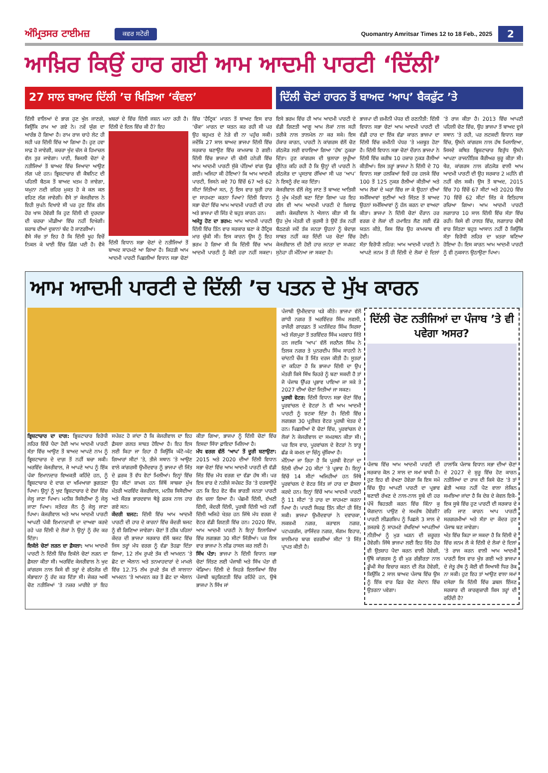ਅੰਮ੍ਰਿਤਸਰ ਟਾਈਮਜ਼
ਕਵਰ ਸਟੋਰੀ
Quomantry Amritsar Times 12 to 18 Feb., 2025
2
ਆਖ਼ਿਰ ਕਿਉਂ ਹਾਰ ਗਈ ਆਮ ਆਦਮੀ ਪਾਰਟੀ ‘ਦਿੱਲੀ’
27 ਸਾਲ ਬਾਅਦ ਦਿੱਲੀ ’ਚ ਖਿੜਿਆ ‘ਕੰਵਲ’
ਦਿੱਲੀ ਚੋਣਾਂ ਹਾਰਨ ਤੋਂ ਬਾਅਦ ‘ਆਪ’ ਬੈਕਫੁੱਟ ’ਤੇ
ਦਿੱਲੀ ਵਾਲਿਆਂ ਦੇ ਭਾਗ ਹੁਣ ਖੁੱਲ ਜਾਣਗੇ, ਕਿਉਂਕਿ ਰਾਮ ਆ ਗਏ ਨੇ। ਨਵੇਂ ਯੁੱਗ ਦਾ ਆਰੰਭ ਹੋ ਗਿਆ ਹੈ। ਰਾਮ ਰਾਜ ਚਾਹੇ ਲੇਟ ਹੀ ਸਹੀ ਪਰ ਦਿੱਲੀ ਵਿੱਚ ਆ ਗਿਆ ਹੈ। ਹੁਣ ਹਵਾ ਸਾਫ਼ ਹੋ ਜਾਵੇਗੀ, ਕਚਰਾ ਖੁੱਦ ਚੱਲ ਕੇ ਹਿਮਾਚਲ ਵੱਲ ਤੁਰ ਜਾਵੇਗਾ। ਪਾਣੀ, ਬਿਜਲੀ ਚੋਣਾਂ ਦੇ ਨਤੀਜਿਆਂ ਤੋਂ ਬਾਅਦ ਵਿੱਚ ਜਿਆਦਾ ਆਉਣ ਲੱਗ ਪਏ ਹਨ। ਭ੍ਰਿਸ਼ਟਾਚਾਰ ਵੀ ਕੈਬਨਿਟ ਦੀ ਪਹਿਲੀ ਬੈਠਕ ਤੋਂ ਬਾਅਦ ਖਤਮ ਹੋ ਜਾਵੇਗਾ, ਯਮੁਨਾ ਨਦੀ ਜ਼ਹਿਰ ਮੁਕਤ ਹੋ ਕੇ ਕਲ ਕਲ ਵਹਿਣ ਲੱਗ ਜਾਵੇਗੀ। ਵੈਸੇ ਤਾਂ ਕੇਜਰੀਵਾਲ ਨੇ ਇਹੀ ਸੁਪਨੇ ਦਿਖਾਏ ਸੀ ਪਰ ਹੁਣ ਇੱਕ ਗੱਲ ਹੋਰ ਖਾਸ ਹੋਵੇਗੀ ਕਿ ਹੁਣ ਦਿੱਲੀ ਦੀ ਦੁਰਦਸ਼ਾ ਦੀ ਚਰਚਾ ਮੀਡੀਆ ਵਿੱਚ ਨਹੀਂ ਦਿਖੇਗੀ। ਸ਼ਰਾਬ ਦੀਆਂ ਦੁਕਾਨਾਂ ਬੰਦ ਹੋ ਜਾਣਗੀਆਂ।
ਵੈਸੇ ਸੱਚ ਤਾਂ ਇਹ ਹੈ ਕਿ ਦਿੱਲੀ ਖੂਹ ਵਿਚੋਂ ਨਿਕਲ ਕੇ ਖਾਈ ਵਿੱਚ ਡਿੱਗ ਪਈ ਹੈ। ਵੈਸੇ ਖ਼ਬਰਾਂ ਦੇ ਵਿੱਚ ਦਿੱਲੀ ਜਸ਼ਨ ਮਨਾ ਰਹੀ ਹੈ। ਦਿੱਲੀ ਦੇ ਦਿਲ ਵਿੱਚ ਕੀ ਹੈ? ਇਹ
ਦਿੱਲੀ ਵਿਧਾਨ ਸਭਾ ਚੋਣਾਂ ਦੇ ਨਤੀਜਿਆਂ ਤੋਂ ਬਾਅਦ ਸਾਹਮਣੇ ਆ ਗਿਆ ਹੈ। ਜਿਹੜੀ ਆਮ ਆਦਮੀ ਪਾਰਟੀ ਪਿਛਲੀਆਂ ਵਿਧਾਨ ਸਭਾ ਚੋਣਾਂ ਵਿੱਚ ‘ਹੈਟ੍ਰਿਕ’ ਮਾਰਨ ਤੋਂ ਬਾਅਦ ਇਸ ਵਾਰ ‘ਚੌਕਾ’ ਮਾਰਨ ਦਾ ਯਤਨ ਕਰ ਰਹੀ ਸੀ ਪਰ ਉਹ ਬਹੁਮਤ ਦੇ ਨੇੜੇ ਵੀ ਨਾ ਪਹੁੰਚ ਸਕੀ। ਜਦੋਂਕਿ 27 ਸਾਲ ਬਾਅਦ ਭਾਜਪਾ ਦਿੱਲੀ ਵਿੱਚ ਸਰਕਾਰ ਬਣਾਉਣ ਵਿੱਚ ਕਾਮਯਾਬ ਹੋ ਗਈ। ਦਿੱਲੀ ਵਿੱਚ ਭਾਜਪਾ ਦੀ ਚੱਲੀ ਹਨੇਰੀ ਵਿੱਚ ਆਮ ਆਦਮੀ ਪਾਰਟੀ ਸੁੱਕੇ ਪੱਤਿਆਂ ਵਾਂਗ ਉਡ ਗਈ। ਅਜਿਹਾ ਕੀ ਹੋਇਆ? ਕਿ ਆਮ ਆਦਮੀ ਪਾਰਟੀ, ਜਿਸਨੇ ਕਦੇ 70 ਵਿੱਚੋਂ 67 ਅਤੇ 62 ਸੀਟਾਂ ਜਿੱਤੀਆਂ ਸਨ, ਨੂੰ ਇਸ ਵਾਰ ਬੁਰੀ ਹਾਰ ਦਾ ਸਾਹਮਣਾ ਕਰਨਾ ਪਿਆ? ਦਿੱਲੀ ਵਿਧਾਨ ਸਭਾ ਚੋਣਾਂ ਵਿੱਚ ਆਮ ਆਦਮੀ ਪਾਰਟੀ ਦੀ ਹਾਰ ਅਤੇ ਭਾਜਪਾ ਦੀ ਜਿੱਤ ਦੇ ਬਹੁਤ ਕਾਰਨ ਹਨ।
ਅਜੇਤੂ ਹੋਣ ਦਾ ਭਰਮ: ਆਮ ਆਦਮੀ ਪਾਰਟੀ ਦਿੱਲੀ ਵਿੱਚ ਤਿੰਨ ਵਾਰ ਸਰਕਾਰ ਬਣਾ ਕੇ ਹੈਟ੍ਰਿਕ ਮਾਰ ਚੁੱਕੀ ਸੀ। ਇਸ ਕਾਰਨ ਉਸ ਨੂੰ ਇਹ ਭਰਮ ਹੋ ਗਿਆ ਸੀ ਕਿ ਦਿੱਲੀ ਵਿੱਚ ਆਮ ਆਦਮੀ ਪਾਰਟੀ ਨੂੰ ਕੋਈ ਹਰਾ ਨਹੀਂ ਸਕਦਾ। ਇਸੇ ਭਰਮ ਵਿੱਚ ਹੀ ਆਮ ਆਦਮੀ ਪਾਰਟੀ ਦੇ ਵੱਡੀ ਗਿਣਤੀ ਆਗੂ ਆਮ ਲੋਕਾਂ ਨਾਲ ਸਹੀ ਤਰੀਕੇ ਨਾਲ ਤਾਲਮੇਲ ਨਾ ਕਰ ਸਕੇ। ਇਸ ਹੰਕਾਰ ਕਾਰਨ, ਪਾਰਟੀ ਨੇ ਕਾਂਗਰਸ ਵੱਲੋਂ ਚੋਣ ਗੱਠਜੋੜ ਲਈ ਵਧਾਇਆ ਗਿਆ ‘ਹੱਥ’ ਠੁਕਰਾ ਦਿੱਤਾ। ਹੁਣ ਕਾਂਗਰਸ ਦੀ ਬੁਲਾਰਾ ਸੁਪ੍ਰੀਆ ਸ਼੍ਰੀਨੇਤ ਕਹਿ ਰਹੀ ਹੈ ਕਿ ਉਨ੍ਹਾਂ ਦੀ ਪਾਰਟੀ ਨੇ ਗੱਠਜੋੜ ਦਾ ਪ੍ਰਸਤਾਵ ਰੱਖਿਆ ਸੀ ਪਰ ‘ਆਪ’ ਨੇ ਇਸਨੂੰ ਰੱਦ ਕਰ ਦਿੱਤਾ।
ਕੇਜਰੀਵਾਲ ਵੱਲੋਂ ਜੇਲ੍ਹ ਜਾਣ ਤੋਂ ਬਾਅਦ ਆਤਿਸ਼ੀ ਨੂੰ ਮੁੱਖ ਮੰਤਰੀ ਬਣਾ ਦਿੱਤਾ ਗਿਆ ਪਰ ਇਹ ਗੱਲ ਵੀ ਆਮ ਆਦਮੀ ਪਾਰਟੀ ਦੇ ਖ਼ਿਲਾਫ਼ ਗਈ। ਕੇਜਰੀਵਾਲ ਨੇ ਐਲਾਨ ਕੀਤਾ ਸੀ ਕਿ ਉਹ ਮੁੱਖ ਮੰਤਰੀ ਦੀ ਕੁਰਸੀ ਤੇ ਉਦੋਂ ਤੱਕ ਨਹੀਂ ਬੈਠਣਗੇ ਜਦੋਂ ਤੱਕ ਜਨਤਾ ਉਹਨਾਂ ਨੂੰ ਬੇਦਾਗ਼ ਸਾਬਤ ਨਹੀਂ ਕਰ ਦਿੰਦੀ ਪਰ ਚੋਣਾਂ ਵਿੱਚ ਕੇਜਰੀਵਾਲ ਦੀ ਹੋਈ ਹਾਰ ਜਨਤਾ ਦਾ ਸਪਸ਼ਟ ਸੁਨੇਹਾ ਹੀ ਮੰਨਿਆ ਜਾ ਸਕਦਾ ਹੈ।
ਭਾਜਪਾ ਦੀ ਜ਼ਮੀਨੀ ਪੱਧਰ ਦੀ ਰਣਨੀਤੀ: ਦਿੱਲੀ ਵਿਧਾਨ ਸਭਾ ਚੋਣਾਂ ਆਮ ਆਦਮੀ ਪਾਰਟੀ ਦੀ ਵੱਡੀ ਹਾਰ ਦਾ ਇੱਕ ਵੱਡਾ ਕਾਰਨ ਭਾਜਪਾ ਦਾ ਦਿੱਲੀ ਵਿੱਚ ਜ਼ਮੀਨੀ ਪੱਧਰ ’ਤੇ ਮਜ਼ਬੂਤ ਹੋਣਾ ਹੈ। ਦਿੱਲੀ ਵਿਧਾਨ ਸਭਾ ਚੋਣਾਂ ਦੌਰਾਨ ਭਾਜਪਾ ਨੇ ਦਿੱਲੀ ਵਿੱਚ ਕਰੀਬ 10 ਹਜ਼ਾਰ ਨੁਕੜ ਰੈਲੀਆਂ ਕੀਤੀਆਂ। ਇਸ ਤਰ੍ਹਾਂ ਭਾਜਪਾ ਨੇ ਦਿੱਲੀ ਦੇ 70 ਵਿਧਾਨ ਸਭਾ ਹਲਕਿਆਂ ਵਿਚੋਂ ਹਰ ਹਲਕੇ ਵਿੱਚ 100 ਤੋਂ 125 ਨੁਕੜ ਰੈਲੀਆਂ ਕੀਤੀਆਂ ਅਤੇ ਆਮ ਲੋਕਾਂ ਦੇ ਘਰਾਂ ਵਿੱਚ ਜਾ ਕੇ ਉਹਨਾਂ ਦੀਆਂ ਸਮੱਸਿਆਵਾਂ ਸੁਣੀਆਂ ਅਤੇ ਜਿੱਤਣ ਤੋਂ ਬਾਅਦ ਉਹਨਾਂ ਸਮੱਸਿਆਵਾਂ ਨੂੰ ਹੱਲ ਕਰਨ ਦਾ ਵਾਅਦਾ ਕੀਤਾ। ਭਾਜਪਾ ਨੇ ਦਿੱਲੀ ਚੋਣਾਂ ਦੌਰਾਨ ਹਰ ਵਰਗ ਦੇ ਲੋਕਾਂ ਦੀ ਹਮਾਇਤ ਲੈਣ ਲਈ ਵੱਡੇ ਯਤਨ ਕੀਤੇ, ਜਿਸ ਵਿੱਚ ਉਹ ਕਾਮਯਾਬ ਵੀ ਹੋਈ।
ਸੱਤਾ ਵਿਰੋਧੀ ਲਹਿਰ: ਆਮ ਆਦਮੀ ਪਾਰਟੀ ਨੇ ਆਪਣੇ ਜਨਮ ਤੋਂ ਹੀ ਦਿੱਲੀ ਦੇ ਲੋਕਾਂ ਦੇ ਦਿਲਾਂ ’ਤੇ ਰਾਜ ਕੀਤਾ ਹੈ। 2013 ਵਿੱਚ ਆਪਣੀ ਪਹਿਲੀ ਚੋਣ ਵਿੱਚ, ਉਹ ਭਾਜਪਾ ਤੋਂ ਬਾਅਦ ਦੂਜੇ ਸਥਾਨ ’ਤੇ ਰਹੀ, ਪਰ ਲਟਕਦੀ ਵਿਧਾਨ ਸਭਾ ਵਿੱਚ, ਉਸਨੇ ਕਾਂਗਰਸ ਨਾਲ ਹੱਥ ਮਿਲਾਇਆ, ਜਿਸਦੇ ਕਥਿਤ ਭ੍ਰਿਸ਼ਟਾਚਾਰ ਵਿਰੁੱਧ ਉਸਨੇ ਆਪਣਾ ਰਾਜਨੀਤਿਕ ਕੈਰੀਅਰ ਸ਼ੁਰੂ ਕੀਤਾ ਸੀ। ਖੈਰ, ਕਾਂਗਰਸ ਨਾਲ ਗੱਠਜੋੜ ਵਾਲੀ ਆਮ ਆਦਮੀ ਪਾਰਟੀ ਦੀ ਉਹ ਸਰਕਾਰ 2 ਮਹੀਨੇ ਵੀ ਨਹੀਂ ਚੱਲ ਸਕੀ। ਉਸ ਤੋਂ ਬਾਅਦ, 2015 ਵਿੱਚ 70 ਵਿੱਚੋਂ 67 ਸੀਟਾਂ ਅਤੇ 2020 ਵਿੱਚ 70 ਵਿੱਚੋਂ 62 ਸੀਟਾਂ ਜਿੱਤ ਕੇ ਇਤਿਹਾਸ ਰਚਿਆ ਗਿਆ। ਆਮ ਆਦਮੀ ਪਾਰਟੀ ਲਗਾਤਾਰ 10 ਸਾਲ ਦਿੱਲੀ ਵਿੱਚ ਸੱਤਾ ਵਿੱਚ ਰਹੀ। ਕਿਸੇ ਵੀ ਹਾਲਤ ਵਿੱਚ, ਲਗਾਤਾਰ ਚੌਥੀ ਵਾਰ ਜਿੱਤਣਾ ਬਹੁਤ ਆਸਾਨ ਨਹੀਂ ਹੈ ਕਿਉਂਕਿ ਸੱਤਾ ਵਿਰੋਧੀ ਲਹਿਰ ਦਾ ਖ਼ਤਰਾ ਬਣਿਆ ਹੋਇਆ ਹੈ। ਇਸ ਕਾਰਨ ਆਮ ਆਦਮੀ ਪਾਰਟੀ ਨੂੰ ਵੀ ਨੁਕਸਾਨ ਉਠਾਉਣਾ ਪਿਆ।
ਆਮ ਆਦਮੀ ਪਾਰਟੀ ਦੇ ਦਿੱਲੀ ’ਚ ਪਤਨ ਦੇ ਮੁੱਖ ਕਾਰਨ
ਭ੍ਰਿਸ਼ਟਾਚਾਰ ਦਾ ਦਾਗ: ਭ੍ਰਿਸ਼ਟਾਚਾਰ ਵਿਰੋਧੀ ਲਹਿਰ ਵਿੱਚੋਂ ਪੈਦਾ ਹੋਈ ਆਮ ਆਦਮੀ ਪਾਰਟੀ ਸੱਤਾ ਵਿੱਚ ਆਉਣ ਤੋਂ ਬਾਅਦ ਆਪਣੇ ਨਾਮ ਨੂੰ ਭ੍ਰਿਸ਼ਟਾਚਾਰ ਦੇ ਦਾਗ਼ ਤੋਂ ਨਹੀਂ ਬਚਾ ਸਕੀ। ਅਰਵਿੰਦ ਕੇਜਰੀਵਾਲ, ਜੋ ਆਪਣੇ ਆਪ ਨੂੰ ਇੱਕ ਪੱਕਾ ਇਮਾਨਦਾਰ ਵਿਅਕਤੀ ਕਹਿੰਦੇ ਹਨ, ਨੂੰ ਭ੍ਰਿਸ਼ਟਾਚਾਰ ਦੇ ਦਾਗ ਦਾ ਖਮਿਆਜ਼ਾ ਭੁਗਤਣਾ ਪਿਆ। ਉਨ੍ਹਾਂ ਨੂੰ ਖੁਦ ਭ੍ਰਿਸ਼ਟਾਚਾਰ ਦੇ ਦੋਸ਼ਾਂ ਵਿੱਚ ਜੇਲ੍ਹ ਜਾਣਾ ਪਿਆ। ਮਨੀਸ਼ ਸਿਸੋਦੀਆ ਨੂੰ ਜੇਲ੍ਹ ਜਾਣਾ ਪਿਆ। ਸਤੇਂਦਰ ਜੈਨ ਨੂੰ ਜੇਲ੍ਹ ਜਾਣਾ ਪਿਆ। ਕੇਜਰੀਵਾਲ ਅਤੇ ਆਮ ਆਦਮੀ ਪਾਰਟੀ ਆਪਣੀ ਪੱਕੀ ਇਮਾਨਦਾਰੀ ਦਾ ਦਾਅਵਾ ਕਰਦੇ ਰਹੇ ਪਰ ਦਿੱਲੀ ਦੇ ਲੋਕਾਂ ਨੇ ਉਨ੍ਹਾਂ ਨੂੰ ਰੱਦ ਕਰ ਦਿੱਤਾ।
ਇਕੱਲੇ ਚੋਣਾਂ ਲੜਨ ਦਾ ਫ਼ੈਸਲਾ: ਆਮ ਆਦਮੀ ਪਾਰਟੀ ਨੇ ਦਿੱਲੀ ਵਿੱਚ ਇਕੱਲੇ ਚੋਣਾਂ ਲੜਨ ਦਾ ਫ਼ੈਸਲਾ ਕੀਤਾ ਸੀ। ਅਰਵਿੰਦ ਕੇਜਰੀਵਾਲ ਨੇ ਖੁਦ ਕਾਂਗਰਸ ਨਾਲ ਕਿਸੇ ਵੀ ਤਰ੍ਹਾਂ ਦੇ ਗੱਠਜੋੜ ਦੀ ਸੰਭਾਵਨਾ ਨੂੰ ਰੱਦ ਕਰ ਦਿੱਤਾ ਸੀ। ਜੇਕਰ ਅਸੀਂ ਚੋਣ ਨਤੀਜਿਆਂ ’ਤੇ ਨਜ਼ਰ ਮਾਰੀਏ ਤਾਂ ਇਹ ਸਪੱਸ਼ਟ ਹੋ ਜਾਂਦਾ ਹੈ ਕਿ ਕੇਜਰੀਵਾਲ ਦਾ ਇਹ ਫ਼ੈਸਲਾ ਗਲਤ ਸਾਬਤ ਹੋਇਆ ਹੈ। ਇਹ ਇਸ ਲਈ ਕਿਹਾ ਜਾ ਰਿਹਾ ਹੈ ਕਿਉਂਕਿ ਘੱਟੋ-ਘੱਟ ਗਿਆਰਾਂ ਸੀਟਾਂ ’ਤੇ, ਤੀਜੇ ਸਥਾਨ ’ਤੇ ਆਉਣ ਵਾਲੇ ਕਾਂਗਰਸੀ ਉਮੀਦਵਾਰ ਨੂੰ ਭਾਜਪਾ ਦੀ ਜਿੱਤ ਦੇ ਫ਼ਰਕ ਤੋਂ ਵੱਧ ਵੋਟਾਂ ਮਿਲੀਆਂ। ਇਨ੍ਹਾਂ ਵਿੱਚ ਉਹ ਸੀਟਾਂ ਸ਼ਾਮਲ ਹਨ ਜਿੱਥੋਂ ਸਾਬਕਾ ਮੁੱਖ ਮੰਤਰੀ ਅਰਵਿੰਦ ਕੇਜਰੀਵਾਲ, ਮਨੀਸ਼ ਸਿਸੋਦੀਆ ਅਤੇ ਸੌਰਭ ਭਾਰਦਵਾਜ ਥੋੜ੍ਹੇ ਫ਼ਰਕ ਨਾਲ ਹਾਰ ਗਏ ਸਨ।
ਕੇਂਦਰੀ ਬਜਟ: ਦਿੱਲੀ ਵਿੱਚ ਆਮ ਆਦਮੀ ਪਾਰਟੀ ਦੀ ਹਾਰ ਦੇ ਕਾਰਨਾਂ ਵਿੱਚ ਕੇਂਦਰੀ ਬਜਟ ਨੂੰ ਵੀ ਗਿਣਿਆ ਜਾਵੇਗਾ। ਚੋਣਾਂ ਤੋਂ ਠੀਕ ਪਹਿਲਾਂ ਕੇਂਦਰ ਦੀ ਭਾਜਪਾ ਸਰਕਾਰ ਵੱਲੋਂ ਬਜਟ ਵਿੱਚ ਜਿਸ ਤਰ੍ਹਾਂ ਮੱਧ ਵਰਗ ਨੂੰ ਵੱਡਾ ਤੋਹਫ਼ਾ ਦਿੱਤਾ ਗਿਆ, 12 ਲੱਖ ਰੁਪਏ ਤੱਕ ਦੀ ਆਮਦਨ ’ਤੇ ਛੋਟ ਦਾ ਐਲਾਨ ਅਤੇ ਤਨਖਾਹਦਾਰਾਂ ਦੇ ਮਾਮਲੇ ਵਿੱਚ 12.75 ਲੱਖ ਰੁਪਏ ਤੱਕ ਦੀ ਸਾਲਾਨਾ ਆਮਦਨ ’ਤੇ ਆਮਦਨ ਕਰ ਤੋਂ ਛੋਟ ਦਾ ਐਲਾਨ ਕੀਤਾ ਗਿਆ, ਭਾਜਪਾ ਨੂੰ ਦਿੱਲੀ ਚੋਣਾਂ ਵਿੱਚ ਇਸਦਾ ਸਿੱਧਾ ਫ਼ਾਇਦਾ ਮਿਲਿਆ ਹੈ।
ਮੱਧ ਵਰਗ ਵੱਲੋਂ ‘ਆਪ’ ਤੋਂ ਦੂਰੀ ਬਣਾਉਣਾ: 2015 ਅਤੇ 2020 ਦੀਆਂ ਦਿੱਲੀ ਵਿਧਾਨ ਸਭਾ ਚੋਣਾਂ ਵਿੱਚ ਆਮ ਆਦਮੀ ਪਾਰਟੀ ਦੀ ਵੱਡੀ ਜਿੱਤ ਵਿੱਚ ਮੱਧ ਵਰਗ ਦਾ ਵੱਡਾ ਹੱਥ ਸੀ। ਪਰ ਇਸ ਵਾਰ ਦੇ ਨਤੀਜੇ ਸਪੱਸ਼ਟ ਤੌਰ ’ਤੇ ਦਰਸਾਉਂਦੇ ਹਨ ਕਿ ਇਹ ਵੋਟ ਬੈਂਕ ਭਾਰਤੀ ਜਨਤਾ ਪਾਰਟੀ ਵੱਲ ਚਲਾ ਗਿਆ ਹੈ। ਪੱਛਮੀ ਦਿੱਲੀ, ਦੱਖਣੀ ਦਿੱਲੀ, ਕੇਂਦਰੀ ਦਿੱਲੀ, ਪੂਰਬੀ ਦਿੱਲੀ ਅਤੇ ਨਵੀਂ ਦਿੱਲੀ ਅਜਿਹੇ ਖੇਤਰ ਹਨ ਜਿੱਥੇ ਮੱਧ ਵਰਗ ਦੇ ਵੋਟਰ ਵੱਡੀ ਗਿਣਤੀ ਵਿੱਚ ਹਨ। 2020 ਵਿੱਚ, ਆਮ ਆਦਮੀ ਪਾਰਟੀ ਨੇ ਇਨ੍ਹਾਂ ਇਲਾਕਿਆਂ ਵਿੱਚ ਲਗਭਗ 30 ਸੀਟਾਂ ਜਿੱਤੀਆਂ। ਪਰ ਇਸ ਵਾਰ ਭਾਜਪਾ ਨੇ ਲੀਡ ਹਾਸਲ ਕਰ ਲਈ ਹੈ।
ਸਿੱਖ ਪੱਤਾ: ਭਾਜਪਾ ਨੇ ਦਿੱਲੀ ਵਿਧਾਨ ਸਭਾ ਚੋਣਾਂ ਜਿੱਤਣ ਲਈ ਪੰਜਾਬੀ ਅਤੇ ਸਿੱਖ ਪੱਤਾ ਵੀ ਖੇਡਿਆ। ਦਿੱਲੀ ਦੇ ਜਿਹੜੇ ਇਲਾਕਿਆਂ ਵਿੱਚ ਪੰਜਾਬੀ ਬਹੁਗਿਣਤੀ ਵਿੱਚ ਰਹਿੰਦੇ ਹਨ, ਉਥੇ ਭਾਜਪਾ ਨੇ ਸਿੱਖ ਜਾਂ
ਪੰਜਾਬੀ ਉਮੀਦਵਾਰ ਖੜੇ ਕੀਤੇ। ਭਾਜਪਾ ਵੱਲੋਂ ਗਾਂਧੀ ਨਗਰ ਤੋਂ ਅਰਵਿੰਦਰ ਸਿੰਘ ਲਵਲੀ, ਰਾਜੌਰੀ ਗਾਰਡਨ ਤੋਂ ਮਨਜਿੰਦਰ ਸਿੰਘ ਸਿਰਸਾ ਅਤੇ ਜੰਗਪੁਰਾ ਤੋਂ ਤਰਵਿੰਦਰ ਸਿੰਘ ਮਰਵਾਹ ਜਿੱਤੇ ਹਨ ਜਦਕਿ ‘ਆਪ’ ਵੱਲੋਂ ਜਰਨੈਲ ਸਿੰਘ ਨੇ ਤਿਲਕ ਨਗਰ ਤੇ ਪੁਨਰਦੀਪ ਸਿੰਘ ਸਾਹਨੀ ਨੇ ਚਾਂਦਨੀ ਚੌਕ ਤੋਂ ਜਿੱਤ ਦਰਜ ਕੀਤੀ ਹੈ। ਸੂਤਰਾਂ ਦਾ ਕਹਿਣਾ ਹੈ ਕਿ ਭਾਜਪਾ ਦਿੱਲੀ ਦਾ ਉਪ ਮੰਤਰੀ ਕਿਸੇ ਸਿੱਖ ਚਿਹਰੇ ਨੂੰ ਬਣਾ ਸਕਦੀ ਹੈ ਤਾਂ ਜੋ ਪੰਜਾਬ ਉੱਪਰ ਪ੍ਰਭਾਵ ਪਾਇਆ ਜਾ ਸਕੇ ਤੇ 2027 ਦੀਆਂ ਚੋਣਾਂ ਜਿਤੀਆਂ ਜਾ ਸਕਣ।
ਪੂਰਬੀ ਵੋਟਰ: ਦਿੱਲੀ ਵਿਧਾਨ ਸਭਾ ਚੋਣਾਂ ਵਿੱਚ ਪੂਰਵਾਂਚਲ ਦੇ ਵੋਟਰਾਂ ਨੇ ਵੀ ਆਮ ਆਦਮੀ ਪਾਰਟੀ ਨੂੰ ਝਟਕਾ ਦਿੱਤਾ ਹੈ। ਦਿੱਲੀ ਵਿੱਚ ਲਗਭਗ 30 ਪ੍ਰਤੀਸ਼ਤ ਵੋਟਰ ਪੂਰਬੀ ਖੇਤਰ ਦੇ ਹਨ। ਪਿਛਲੀਆਂ ਦੋ ਚੋਣਾਂ ਵਿੱਚ, ਪੂਰਵਾਂਚਲ ਦੇ ਲੋਕਾਂ ਨੇ ਕੇਜਰੀਵਾਲ ਦਾ ਸਮਰਥਨ ਕੀਤਾ ਸੀ। ਪਰ ਇਸ ਵਾਰ, ਪੂਰਵਾਂਚਲ ਦੇ ਵੋਟਰਾਂ ਨੇ ਝਾੜੂ ਛੱਡ ਕੇ ਕਮਲ ਦਾ ਚਿੰਨ੍ਹ ਚੁੱਕਿਆ ਹੈ।
ਮੰਨਿਆ ਜਾ ਰਿਹਾ ਹੈ ਕਿ ਪੂਰਬੀ ਵੋਟਰਾਂ ਦਾ ਦਿੱਲੀ ਦੀਆਂ 20 ਸੀਟਾਂ ’ਤੇ ਪ੍ਰਭਾਵ ਹੈ। ਇਨ੍ਹਾਂ ਵਿੱਚੋਂ 14 ਸੀਟਾਂ ਅਜਿਹੀਆਂ ਹਨ ਜਿੱਥੇ ਪੂਰਵਾਂਚਲ ਦੇ ਵੋਟਰ ਜਿੱਤ ਜਾਂ ਹਾਰ ਦਾ ਫ਼ੈਸਲਾ ਕਰਦੇ ਹਨ। ਇਨ੍ਹਾਂ ਵਿੱਚੋਂ ਆਮ ਆਦਮੀ ਪਾਰਟੀ ਨੂੰ 11 ਸੀਟਾਂ ’ਤੇ ਹਾਰ ਦਾ ਸਾਹਮਣਾ ਕਰਨਾ ਪਿਆ ਹੈ। ਪਾਰਟੀ ਸਿਰਫ਼ ਤਿੰਨ ਸੀਟਾਂ ਹੀ ਜਿੱਤ ਸਕੀ। ਭਾਜਪਾ ਉਮੀਦਵਾਰਾਂ ਨੇ ਦਵਾਰਕਾ, ਲਕਸ਼ਮੀ ਨਗਰ, ਕਰਾਵਲ ਨਗਰ, ਪਟਪੜਗੰਜ, ਰਾਜਿੰਦਰ ਨਗਰ, ਸੰਗਮ ਵਿਹਾਰ, ਸ਼ਾਲੀਮਾਰ ਬਾਗ ਵਰਗੀਆਂ ਸੀਟਾਂ ’ਤੇ ਜਿੱਤ ਪ੍ਰਾਪਤ ਕੀਤੀ ਹੈ।
ਦਿੱਲੀ ਚੋਣ ਨਤੀਜਿਆਂ ਦਾ ਪੰਜਾਬ ’ਤੇ ਵੀ ਪਵੇਗਾ ਅਸਰ?
ਪੰਜਾਬ ਵਿੱਚ ਆਮ ਆਦਮੀ ਪਾਰਟੀ ਦੀ ਸਰਕਾਰ ਕੋਲ 2 ਸਾਲ ਦਾ ਸਮਾਂ ਬਾਕੀ ਹੈ। ਹੁਣ ਇਹ ਵੀ ਵੇਖਣਾ ਹੋਵੇਗਾ ਕਿ ਇਸ ਸਮੇਂ ਵਿੱਚ ਉਹ ਆਪਣੀ ਪਾਰਟੀ ਦਾ ਪ੍ਰਭਾਵ ਬਣਾਈ ਰੱਖਣ ਦੇ ਨਾਲ-ਨਾਲ ਸੂਬੇ ਦੀ ਹਰ ਪੱਖੋਂ ਬਿਹਤਰੀ ਕਰਨ ਵਿੱਚ ਕਿੰਨਾ ਕੁ ਯੋਗਦਾਨ ਪਾਉਣ ਦੇ ਸਮਰੱਥ ਹੋਵੇਗੀ? ਪਾਰਟੀ ਲੀਡਰਸ਼ਿਪ ਨੂੰ ਪਿਛਲੇ 3 ਸਾਲ ਦੇ ਤਜਰਬੇ ਨੂੰ ਸਾਹਮਣੇ ਰੱਖਦਿਆਂ ਆਪਣੀਆਂ ਨੀਤੀਆਂ ਨੂੰ ਮੁੜ ਘੜਨ ਦੀ ਜ਼ਰੂਰਤ ਹੋਵੇਗੀ। ਜਿੱਥੇ ਭਾਜਪਾ ਲਈ ਇਹ ਜਿੱਤ ਹੋਰ ਵੀ ਉਤਸ਼ਾਹ ਪੈਦਾ ਕਰਨ ਵਾਲੀ ਹੋਵੇਗੀ, ਉੱਥੇ ਕਾਂਗਰਸ ਨੂੰ ਵੀ ਮੁੜ ਗੰਭੀਰਤਾ ਨਾਲ ਡੂੰਘੀ ਸੋਚ ਵਿਚਾਰ ਕਰਨ ਦੀ ਲੋੜ ਹੋਵੇਗੀ, ਕਿਉਂਕਿ 2 ਸਾਲ ਬਾਅਦ ਪੰਜਾਬ ਵਿੱਚ ਉਸ ਨੂੰ ਇੱਕ ਵਾਰ ਫਿਰ ਚੋਣ ਮੈਦਾਨ ਵਿੱਚ ਉਤਰਨਾ ਪਵੇਗਾ।
ਹਾਲਾਂਕਿ ਪੰਜਾਬ ਵਿਧਾਨ ਸਭਾ ਦੀਆਂ ਚੋਣਾਂ ਦੇ 2027 ਦੇ ਸ਼ੁਰੂ ਵਿੱਚ ਹੋਣ ਕਾਰਨ ਨਤੀਜਿਆਂ ਦਾ ਰਾਜ ਦੀ ਕਿਸੇ ਚੋਣ ’ਤੇ ਤਾਂ ਛੇਤੀ ਅਸਰ ਨਹੀਂ ਪੈਣ ਵਾਲਾ ਲੇਕਿਨ ਸਮਝਿਆ ਜਾਂਦਾ ਹੈ ਕਿ ਦੇਸ਼ ਦੇ ਕੇਵਲ ਇਕੋ-ਇਕ ਸੂਬੇ ਵਿੱਚ ਹੁਣ ਪਾਰਟੀ ਦੀ ਸਰਕਾਰ ਦੇ ਰਹਿ ਜਾਣ ਕਾਰਨ ਆਪ ਪਾਰਟੀ ਸਰਗਰਮੀਆਂ ਅਤੇ ਸੱਤਾ ਦਾ ਕੇਂਦਰ ਹੁਣ ਪੰਜਾਬ ਬਣ ਜਾਵੇਗਾ।
ਅੰਤ ਵਿੱਚ ਕਿਹਾ ਜਾ ਸਕਦਾ ਹੈ ਕਿ ਦਿੱਲੀ ਦੇ ਵਿੱਚ ਜਨਮ ਲੈ ਕੇ ਦਿੱਲੀ ਦੇ ਲੋਕਾਂ ਦੇ ਦਿਲਾਂ ’ਤੇ ਰਾਜ ਕਰਨ ਵਾਲੀ ਆਮ ਆਦਮੀ ਪਾਰਟੀ ਇਸ ਵਾਰ ਖੁੰਝ ਗਈ ਅਤੇ ਭਾਜਪਾ ਦੇ ਜੇਤੂ ਰੱਥ ਨੂੰ ਕੋਈ ਵੀ ਸਿਆਸੀ ਧਿਰ ਰੋਕ ਨਾ ਸਕੀ। ਹੁਣ ਇਹ ਤਾਂ ਆਉਣ ਵਾਲਾ ਸਮਾਂ ਦਸੇਗਾ ਕਿ ਦਿੱਲੀ ਵਿੱਚ ਡਬਲ ਇੰਜਣ ਸਰਕਾਰ ਦੀ ਕਾਰਗੁਜ਼ਾਰੀ ਕਿਸ ਤਰ੍ਹਾਂ ਦੀ ਰਹਿੰਦੀ ਹੈ?